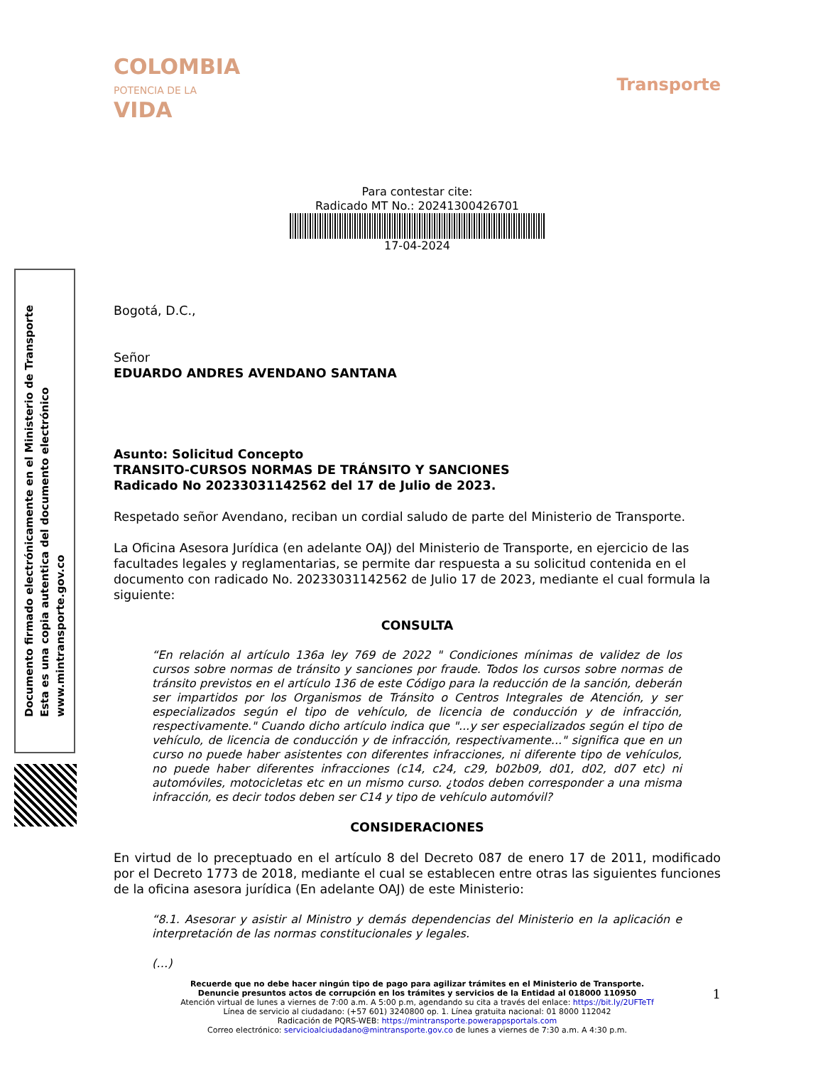Documento firmado electrónicamente en el Ministerio de Transporte
Esta es una copia autentica del documento electrónico
www.mintransporte.gov.co
COLOMBIA
POTENCIA DE LA
VIDA
Transporte
Para contestar cite:
Radicado MT No.: 20241300426701
17-04-2024
Bogotá, D.C.,
Señor
EDUARDO ANDRES AVENDANO SANTANA
Asunto: Solicitud Concepto
TRANSITO-CURSOS NORMAS DE TRÁNSITO Y SANCIONES
Radicado No 20233031142562 del 17 de Julio de 2023.
Respetado señor Avendano, reciban un cordial saludo de parte del Ministerio de Transporte.
La Oficina Asesora Jurídica (en adelante OAJ) del Ministerio de Transporte, en ejercicio de las facultades legales y reglamentarias, se permite dar respuesta a su solicitud contenida en el documento con radicado No. 20233031142562 de Julio 17 de 2023, mediante el cual formula la siguiente:
CONSULTA
“En relación al artículo 136a ley 769 de 2022 " Condiciones mínimas de validez de los cursos sobre normas de tránsito y sanciones por fraude. Todos los cursos sobre normas de tránsito previstos en el artículo 136 de este Código para la reducción de la sanción, deberán ser impartidos por los Organismos de Tránsito o Centros Integrales de Atención, y ser especializados según el tipo de vehículo, de licencia de conducción y de infracción, respectivamente." Cuando dicho artículo indica que "...y ser especializados según el tipo de vehículo, de licencia de conducción y de infracción, respectivamente..." significa que en un curso no puede haber asistentes con diferentes infracciones, ni diferente tipo de vehículos, no puede haber diferentes infracciones (c14, c24, c29, b02b09, d01, d02, d07 etc) ni automóviles, motocicletas etc en un mismo curso. ¿todos deben corresponder a una misma infracción, es decir todos deben ser C14 y tipo de vehículo automóvil?
CONSIDERACIONES
En virtud de lo preceptuado en el artículo 8 del Decreto 087 de enero 17 de 2011, modificado por el Decreto 1773 de 2018, mediante el cual se establecen entre otras las siguientes funciones de la oficina asesora jurídica (En adelante OAJ) de este Ministerio:
“8.1. Asesorar y asistir al Ministro y demás dependencias del Ministerio en la aplicación e interpretación de las normas constitucionales y legales.
(…)
1
Recuerde que no debe hacer ningún tipo de pago para agilizar trámites en el Ministerio de Transporte.
Denuncie presuntos actos de corrupción en los trámites y servicios de la Entidad al 018000 110950
Atención virtual de lunes a viernes de 7:00 a.m. A 5:00 p.m, agendando su cita a través del enlace: https://bit.ly/2UFTeTf
Línea de servicio al ciudadano: (+57 601) 3240800 op. 1. Línea gratuita nacional: 01 8000 112042
Radicación de PQRS-WEB: https://mintransporte.powerappsportals.com
Correo electrónico: servicioalciudadano@mintransporte.gov.co de lunes a viernes de 7:30 a.m. A 4:30 p.m.